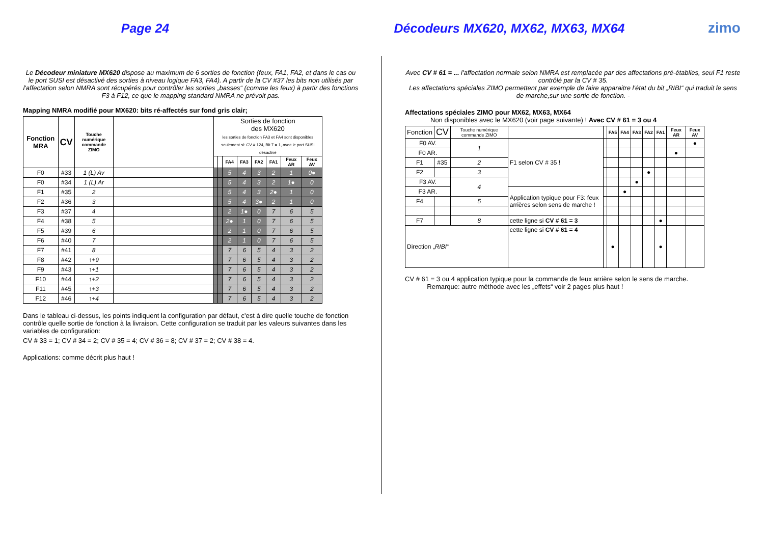Page 24 Décodeurs MX620, MX62, MX63, MX64 zimo
Le Décodeur miniature MX620 dispose au maximum de 6 sorties de fonction (feux, FA1, FA2, et dans le cas ou le port SUSI est désactivé des sorties à niveau logique FA3, FA4). A partir de la CV #37 les bits non utilisés par l'affectation selon NMRA sont récupérés pour contrôler les sorties „basses“ (comme les feux) à partir des fonctions F3 à F12, ce que le mapping standard NMRA ne prévoit pas.
Mapping NMRA modifié pour MX620: bits ré-affectés sur fond gris clair;
| Fonction MRA | CV | Touche numérique commande ZIMO | | Sorties de fonction des MX620 les sorties de fonction FA3 et FA4 sont disponibles seulement si: CV # 124, Bit 7 = 1, avec le port SUSI désactivé | | | | | | | |
| --- | --- | --- | --- | --- | --- | --- | --- | --- | --- | --- | --- |
| | | | | | | FA4 | FA3 | FA2 | FA1 | Feux AR | Feux AV |
| F0 | #33 | 1 (L) Av | | | | 5 | 4 | 3 | 2 | 1 | 0● |
| F0 | #34 | 1 (L) Ar | | | | 5 | 4 | 3 | 2 | 1● | 0 |
| F1 | #35 | 2 | | | | 5 | 4 | 3 | 2● | 1 | 0 |
| F2 | #36 | 3 | | | | 5 | 4 | 3● | 2 | 1 | 0 |
| F3 | #37 | 4 | | | | 2 | 1● | 0 | 7 | 6 | 5 |
| F4 | #38 | 5 | | | | 2● | 1 | 0 | 7 | 6 | 5 |
| F5 | #39 | 6 | | | | 2 | 1 | 0 | 7 | 6 | 5 |
| F6 | #40 | 7 | | | | 2 | 1 | 0 | 7 | 6 | 5 |
| F7 | #41 | 8 | | | | 7 | 6 | 5 | 4 | 3 | 2 |
| F8 | #42 | ↑+9 | | | | 7 | 6 | 5 | 4 | 3 | 2 |
| F9 | #43 | ↑+1 | | | | 7 | 6 | 5 | 4 | 3 | 2 |
| F10 | #44 | ↑+2 | | | | 7 | 6 | 5 | 4 | 3 | 2 |
| F11 | #45 | ↑+3 | | | | 7 | 6 | 5 | 4 | 3 | 2 |
| F12 | #46 | ↑+4 | | | | 7 | 6 | 5 | 4 | 3 | 2 |
Dans le tableau ci-dessus, les points indiquent la configuration par défaut, c'est à dire quelle touche de fonction contrôle quelle sortie de fonction à la livraison. Cette configuration se traduit par les valeurs suivantes dans les variables de configuration:
CV # 33 = 1; CV # 34 = 2; CV # 35 = 4; CV # 36 = 8; CV # 37 = 2; CV # 38 = 4.
Applications: comme décrit plus haut !
Avec CV # 61 = ... l'affectation normale selon NMRA est remplacée par des affectations pré-établies, seul F1 reste contrôlé par la CV # 35.
Les affectations spéciales ZIMO permettent par exemple de faire apparaitre l'état du bit „RIBI“ qui traduit le sens de marche,sur une sortie de fonction. -
Affectations spéciales ZIMO pour MX62, MX63, MX64
Non disponibles avec le MX620 (voir page suivante) ! Avec CV # 61 = 3 ou 4
| Fonction | CV | Touche numérique commande ZIMO | | | FA5 | FA4 | FA3 | FA2 | FA1 | Feux AR | Feux AV |
| --- | --- | --- | --- | --- | --- | --- | --- | --- | --- | --- | --- |
| F0 AV. | | 1 | F1 selon CV # 35 ! | | | | | | | | ● |
| F0 AR. | | | | | | | | | | ● | |
| F1 | #35 | 2 | | | | | | | | | |
| F2 | | 3 | | | | | | ● | | | |
| F3 AV. | | 4 | | | | | ● | | | | |
| F3 AR. | | | Application typique pour F3: feux arrières selon sens de marche ! | | | ● | | | | | |
| F4 | | 5 | | | | | | | | | |
| F7 | | 8 | cette ligne si CV # 61 = 3 | | | | | | ● | | |
| Direction „ RIBI “ | | | cette ligne si CV # 61 = 4 | | ● | | | | ● | | |
CV # 61 = 3 ou 4 application typique pour la commande de feux arrière selon le sens de marche.
Remarque: autre méthode avec les „effets“ voir 2 pages plus haut !